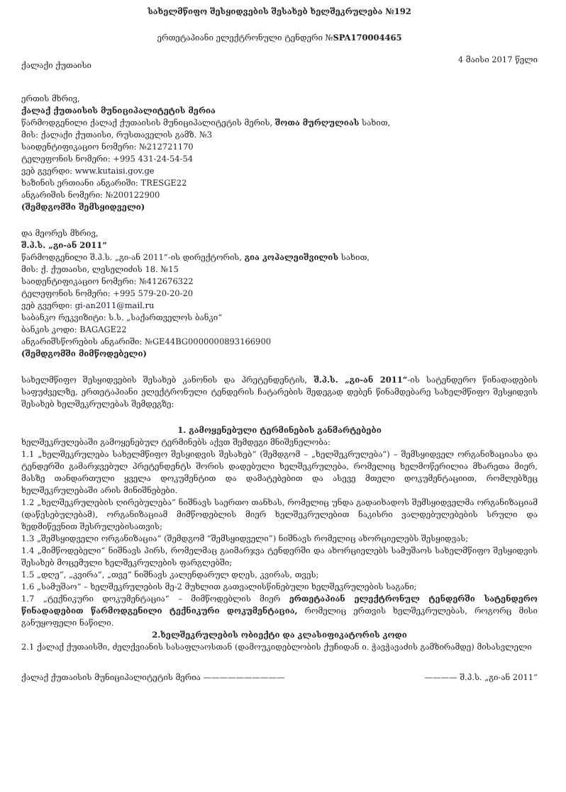სახელმწიფო შესყიდვების შესახებ ხელშეკრულება №192
ერთეტაპიანი ელექტრონული ტენდერი №SPA170004465
ქალაქი ქუთაისი 4 მაისი 2017 წელი
ერთის მხრივ,
ქალაქ ქუთაისის მუნიციპალიტეტის მერია
წარმოდგენილი ქალაქ ქუთაისის მუნიციპალიტეტის მერის, შოთა მურღულიას სახით,
მის: ქალაქი ქუთაისი, რუსთაველის გამზ. №3
საიდენტიფიკაციო ნომერი: №212721170
ტელეფონის ნომერი: +995 431-24-54-54
ვებ გვერდი: www.kutaisi.gov.ge
ხაზინის ერთიანი ანგარიში: TRESGE22
ანგარიშის ნომერი: №200122900
(შემდგომში შემსყიდველი)
და მეორეს მხრივ,
შ.პ.ს. „გი-ან 2011“
წარმოდგენილი შ.პ.ს. „გი-ან 2011“-ის დირექტორის, გია კოპალეიშვილის სახით,
მის: ქ. ქუთაისი, ლესელიძის 18. №15
საიდენტიფიკაციო ნომერი: №412676322
ტელეფონის ნომერი: +995 579-20-20-20
ვებ გვერდი: gi-an2011@mail.ru
საბანკო რეკვიზიტი: ს.ს. „საქართველოს ბანკი“
ბანკის კოდი: BAGAGE22
ანგარიშსწორების ანგარიში: №GE44BG0000000893166900
(შემდგომში მიმწოდებელი)
სახელმწიფო შესყიდვების შესახებ კანონის და პრეტენდენტის, შ.პ.ს. „გი-ან 2011“-ის სატენდერო წინადადების საფუძველზე, ერთეტაპიანი ელექტრონული ტენდერის ჩატარების შედეგად დებენ წინამდებარე სახელმწიფო შესყიდვის შესახებ ხელშეკრულებას შემდეგზე:
1. გამოყენებული ტერმინების განმარტებები
ხელშეკრულებაში გამოყენებულ ტერმინებს აქვთ შემდეგი მნიშვნელობა:
1.1 „ხელშეკრულება სახელმწიფო შესყიდვის შესახებ“ (შემდგომ – „ხელშეკრულება“) – შემსყიდველ ორგანიზაციასა და ტენდერში გამარჯვებულ პრეტენდენტს შორის დადებული ხელშეკრულება, რომელიც ხელმოწერილია მხარეთა მიერ, მასზე თანდართული ყველა დოკუმენტით და დამატებებით და ასევე მთელი დოკუმენტაციით, რომლებზეც ხელშეკრულებაში არის მინიშნებები.
1.2 „ხელშეკრულების ღირებულება“ ნიშნავს საერთო თანხას, რომელიც უნდა გადაიხადოს შემსყიდველმა ორგანიზაციამ (დაწესებულებამ), ორგანიზაციამ მიმწოდებლის მიერ ხელშეკრულებით ნაკისრი ვალდებულებების სრული და ზედმიწევნით შესრულებისათვის;
1.3 „შემსყიდველი ორგანიზაცია“ (შემდგომ “შემსყიდველი”) ნიშნავს რომელიც ახორციელებს შესყიდვას;
1.4 „მიმწოდებელი“ ნიშნავს პირს, რომელმაც გაიმარჯვა ტენდერში და ახორციელებს სამუშაოს სახელმწიფო შესყიდვის შესახებ მოცემული ხელშეკრულების ფარგლებში;
1.5 „დღე“, „კვირა“, „თვე“ ნიშნავს კალენდარულ დღეს, კვირას, თვეს;
1.6 „სამუშაო“ – ხელშეკრულების მე-2 მუხლით გათვალისწინებული ხელშეკრულების საგანი;
1.7 „ტექნიკური დოკუმენტაცია“ – მიმწოდებლის მიერ ერთეტაპიან ელექტრონულ ტენდერში სატენდერო წინადადებით წარმოდგენილი ტექნიკური დოკუმენტაცია, რომელიც ერთვის ხელშეკრულებას, როგორც მისი განუყოფელი ნაწილი.
2.ხელშეკრულების ობიექტი და კლასიფიკატორის კოდი
2.1 ქალაქ ქუთაისში, ძელქვიანის სასაფლაოსთან (დამოუკიდებლობის ქუჩიდან ი. ჭავჭავაძის გამზირამდე) მისასვლელი
ქალაქ ქუთაისის მუნიციპალიტეტის მერია —————————— ———— შ.პ.ს. „გი-ან 2011“